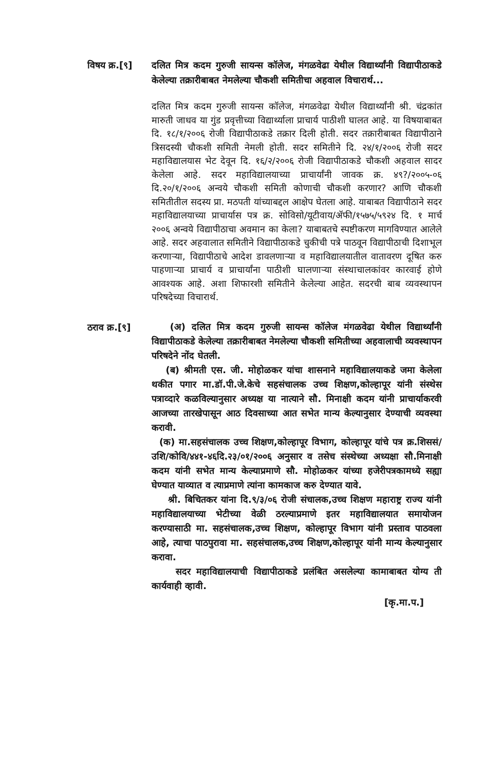विषय क्र.[९]
दलित मित्र कदम गुरुजी सायन्स कॉलेज, मंगळवेढा येथील विद्यार्थ्यांनी विद्यापीठाकडे केलेल्या तक्रारीबाबत नेमलेल्या चौकशी समितीचा अहवाल विचारार्थ...
दलित मित्र कदम गुरुजी सायन्स कॉलेज, मंगळवेढा येथील विद्यार्थ्यांनी श्री. चंद्रकांत मारुती जाधव या गुंड प्रवृत्तीच्या विद्यार्थ्याला प्राचार्य पाठीशी घालत आहे. या विषयाबाबत दि. १८/१/२००६ रोजी विद्यापीठाकडे तक्रार दिली होती. सदर तक्रारीबाबत विद्यापीठाने त्रिसदस्यी चौकशी समिती नेमली होती. सदर समितीने दि. २४/१/२००६ रोजी सदर महाविद्यालयास भेट देवून दि. १६/२/२००६ रोजी विद्यापीठाकडे चौकशी अहवाल सादर केलेला आहे. सदर महाविद्यालयाच्या प्राचार्यांनी जावक क्र. ४९?/२००५-०६ दि.२०/१/२००६ अन्वये चौकशी समिती कोणाची चौकशी करणार? आणि चौकशी समितीतील सदस्य प्रा. मठपती यांच्याबद्दल आक्षेप घेतला आहे. याबाबत विद्यापीठाने सदर महाविद्यालयाच्या प्राचार्यास पत्र क्र. सोविसो/यूटीवाय/ॲफी/१५७५/५९२४ दि. १ मार्च २००६ अन्वये विद्यापीठाचा अवमान का केला? याबाबतचे स्पष्टीकरण मागविण्यात आलेले आहे. सदर अहवालात समितीने विद्यापीठाकडे चुकीची पत्रे पाठवून विद्यापीठाची दिशाभूल करणाऱ्या, विद्यापीठाचे आदेश डावलणाऱ्या व महाविद्यालयातील वातावरण दूषित करु पाहणाऱ्या प्राचार्य व प्राचार्यांना पाठीशी घालणाऱ्या संस्थाचालकांवर कारवाई होणे आवश्यक आहे. अशा शिफारशी समितीने केलेल्या आहेत. सदरची बाब व्यवस्थापन परिषदेच्या विचारार्थ.
ठराव क्र.[९]
(अ) दलित मित्र कदम गुरुजी सायन्स कॉलेज मंगळवेढा येथील विद्यार्थ्यांनी विद्यापीठाकडे केलेल्या तक्रारीबाबत नेमलेल्या चौकशी समितीच्या अहवालाची व्यवस्थापन परिषदेने नोंद घेतली.
(ब) श्रीमती एस. जी. मोहोळकर यांचा शासनाने महाविद्यालयाकडे जमा केलेला थकीत पगार मा.डॉ.पी.जे.केचे सहसंचालक उच्च शिक्षण,कोल्हापूर यांनी संस्थेस पत्राव्दारे कळविल्यानुसार अध्यक्ष या नात्याने सौ. मिनाक्षी कदम यांनी प्राचार्याकरवी आजच्या तारखेपासून आठ दिवसाच्या आत सभेत मान्य केल्यानुसार देण्याची व्यवस्था करावी.
(क) मा.सहसंचालक उच्च शिक्षण,कोल्हापूर विभाग, कोल्हापूर यांचे पत्र क्र.शिससं/उशि/कोवि/४४१-४६दि.२३/०१/२००६ अनुसार व तसेच संस्थेच्या अध्यक्षा सौ.मिनाक्षी कदम यांनी सभेत मान्य केल्याप्रमाणे सौ. मोहोळकर यांच्या हजेरीपत्रकामध्ये सह्या घेण्यात याव्यात व त्याप्रमाणे त्यांना कामकाज करु देण्यात यावे.
श्री. बिचितकर यांना दि.९/३/०६ रोजी संचालक,उच्च शिक्षण महाराष्ट्र राज्य यांनी महाविद्यालयाच्या भेटीच्या वेळी ठरल्याप्रमाणे इतर महाविद्यालयात समायोजन करण्यासाठी मा. सहसंचालक,उच्च शिक्षण, कोल्हापूर विभाग यांनी प्रस्ताव पाठवला आहे, त्याचा पाठपुरावा मा. सहसंचालक,उच्च शिक्षण,कोल्हापूर यांनी मान्य केल्यानुसार करावा.
सदर महाविद्यालयाची विद्यापीठाकडे प्रलंबित असलेल्या कामाबाबत योग्य ती कार्यवाही व्हावी.
[कृ.मा.प.]